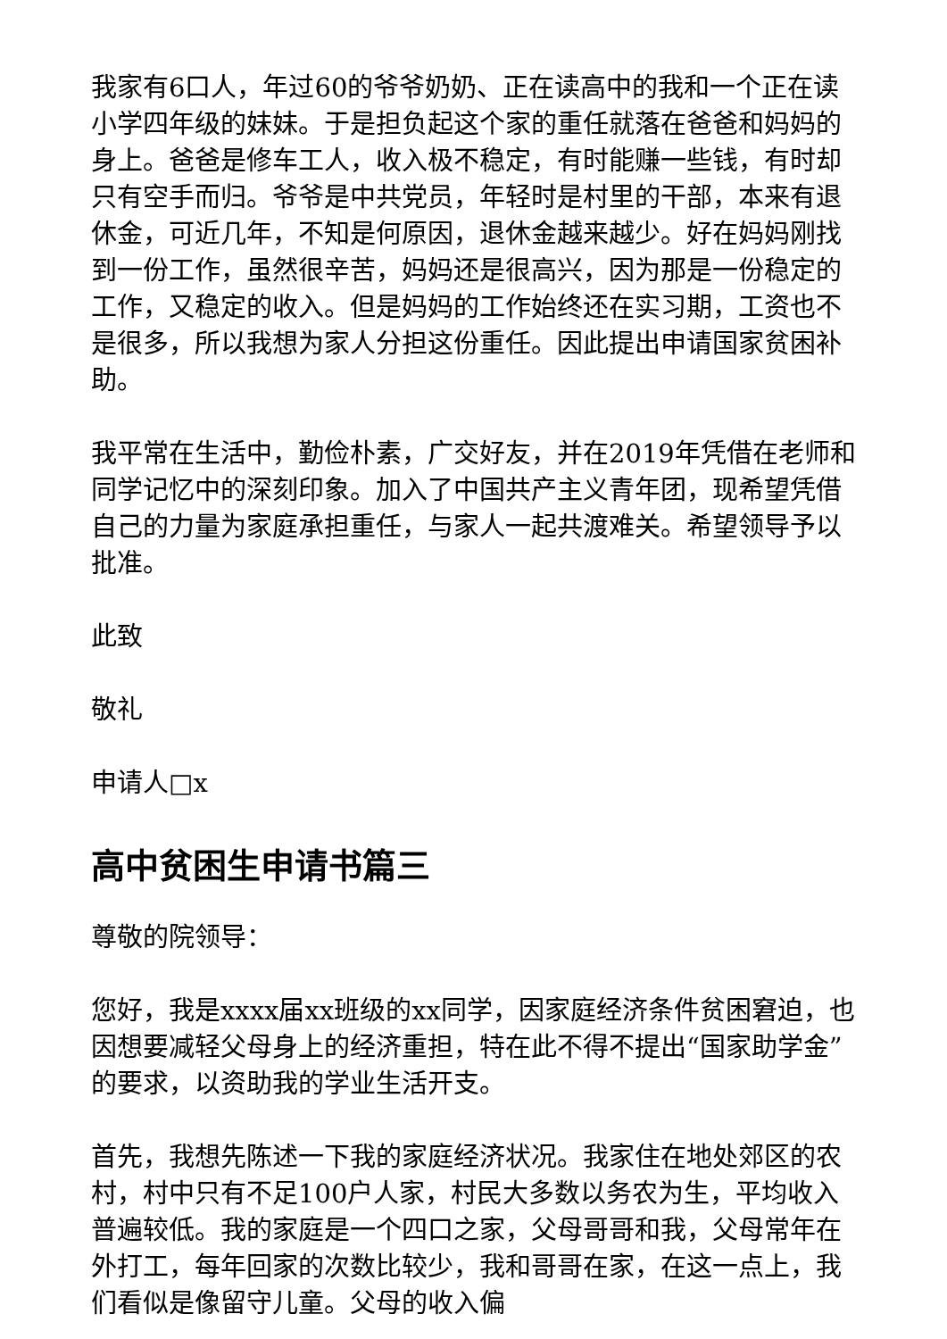我家有6口人，年过60的爷爷奶奶、正在读高中的我和一个正在读小学四年级的妹妹。于是担负起这个家的重任就落在爸爸和妈妈的身上。爸爸是修车工人，收入极不稳定，有时能赚一些钱，有时却只有空手而归。爷爷是中共党员，年轻时是村里的干部，本来有退休金，可近几年，不知是何原因，退休金越来越少。好在妈妈刚找到一份工作，虽然很辛苦，妈妈还是很高兴，因为那是一份稳定的工作，又稳定的收入。但是妈妈的工作始终还在实习期，工资也不是很多，所以我想为家人分担这份重任。因此提出申请国家贫困补助。
我平常在生活中，勤俭朴素，广交好友，并在2019年凭借在老师和同学记忆中的深刻印象。加入了中国共产主义青年团，现希望凭借自己的力量为家庭承担重任，与家人一起共渡难关。希望领导予以批准。
此致
敬礼
申请人□x
高中贫困生申请书篇三
尊敬的院领导：
您好，我是xxxx届xx班级的xx同学，因家庭经济条件贫困窘迫，也因想要减轻父母身上的经济重担，特在此不得不提出“国家助学金”的要求，以资助我的学业生活开支。
首先，我想先陈述一下我的家庭经济状况。我家住在地处郊区的农村，村中只有不足100户人家，村民大多数以务农为生，平均收入普遍较低。我的家庭是一个四口之家，父母哥哥和我，父母常年在外打工，每年回家的次数比较少，我和哥哥在家，在这一点上，我们看似是像留守儿童。父母的收入偏